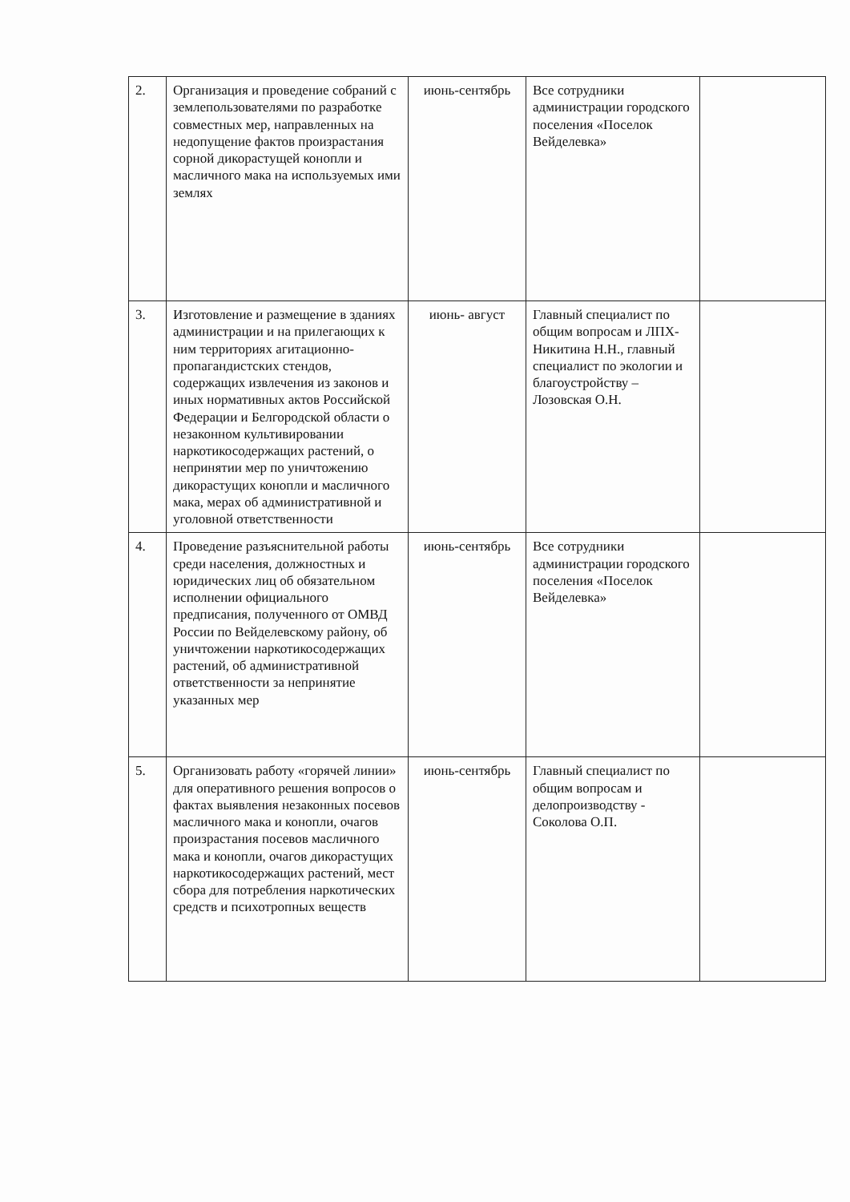| 2. | Организация и проведение собраний с землепользователями по разработке совместных мер, направленных на недопущение фактов произрастания сорной дикорастущей конопли и масличного мака на используемых ими землях | июнь-сентябрь | Все сотрудники администрации городского поселения «Поселок Вейделевка» | |
| 3. | Изготовление и размещение в зданиях администрации и на прилегающих к ним территориях агитационно-пропагандистских стендов, содержащих извлечения из законов и иных нормативных актов Российской Федерации и Белгородской области о незаконном культивировании наркотикосодержащих растений, о непринятии мер по уничтожению дикорастущих конопли и масличного мака, мерах об административной и уголовной ответственности | июнь- август | Главный специалист по общим вопросам и ЛПХ- Никитина Н.Н., главный специалист по экологии и благоустройству – Лозовская О.Н. | |
| 4. | Проведение разъяснительной работы среди населения, должностных и юридических лиц об обязательном исполнении официального предписания, полученного от ОМВД России по Вейделевскому району, об уничтожении наркотикосодержащих растений, об административной ответственности за непринятие указанных мер | июнь-сентябрь | Все сотрудники администрации городского поселения «Поселок Вейделевка» | |
| 5. | Организовать работу «горячей линии» для оперативного решения вопросов о фактах выявления незаконных посевов масличного мака и конопли, очагов произрастания посевов масличного мака и конопли, очагов дикорастущих наркотикосодержащих растений, мест сбора для потребления наркотических средств и психотропных веществ | июнь-сентябрь | Главный специалист по общим вопросам и делопроизводству - Соколова О.П. | |